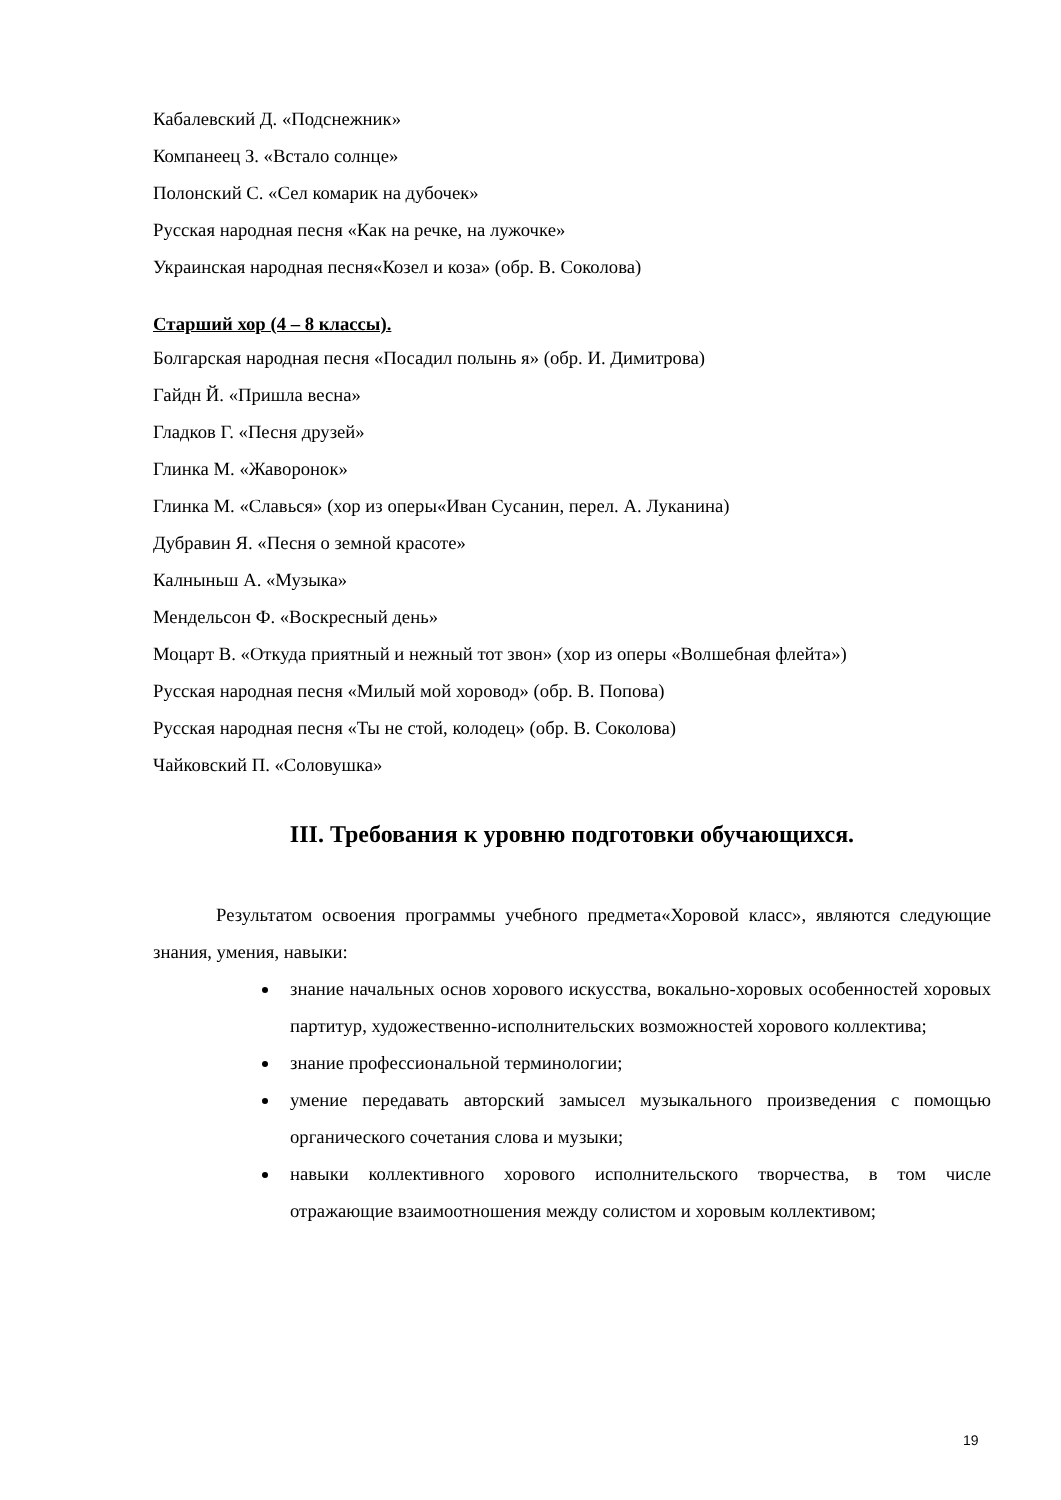Кабалевский Д. «Подснежник»
Компанеец З. «Встало солнце»
Полонский С. «Сел комарик на дубочек»
Русская народная песня «Как на речке, на лужочке»
Украинская народная песня«Козел и коза» (обр. В. Соколова)
Старший хор (4 – 8 классы).
Болгарская народная песня «Посадил полынь я» (обр. И. Димитрова)
Гайдн Й. «Пришла весна»
Гладков Г. «Песня друзей»
Глинка М. «Жаворонок»
Глинка М. «Славься» (хор из оперы«Иван Сусанин, перел. А. Луканина)
Дубравин Я. «Песня о земной красоте»
Калныньш А. «Музыка»
Мендельсон Ф. «Воскресный день»
Моцарт В. «Откуда приятный и нежный тот звон» (хор из оперы «Волшебная флейта»)
Русская народная песня «Милый мой хоровод» (обр. В. Попова)
Русская народная песня «Ты не стой, колодец» (обр. В. Соколова)
Чайковский П. «Соловушка»
III. Требования к уровню подготовки обучающихся.
Результатом освоения программы учебного предмета«Хоровой класс», являются следующие знания, умения, навыки:
знание начальных основ хорового искусства, вокально-хоровых особенностей хоровых партитур, художественно-исполнительских возможностей хорового коллектива;
знание профессиональной терминологии;
умение передавать авторский замысел музыкального произведения с помощью органического сочетания слова и музыки;
навыки коллективного хорового исполнительского творчества, в том числе отражающие взаимоотношения между солистом и хоровым коллективом;
19